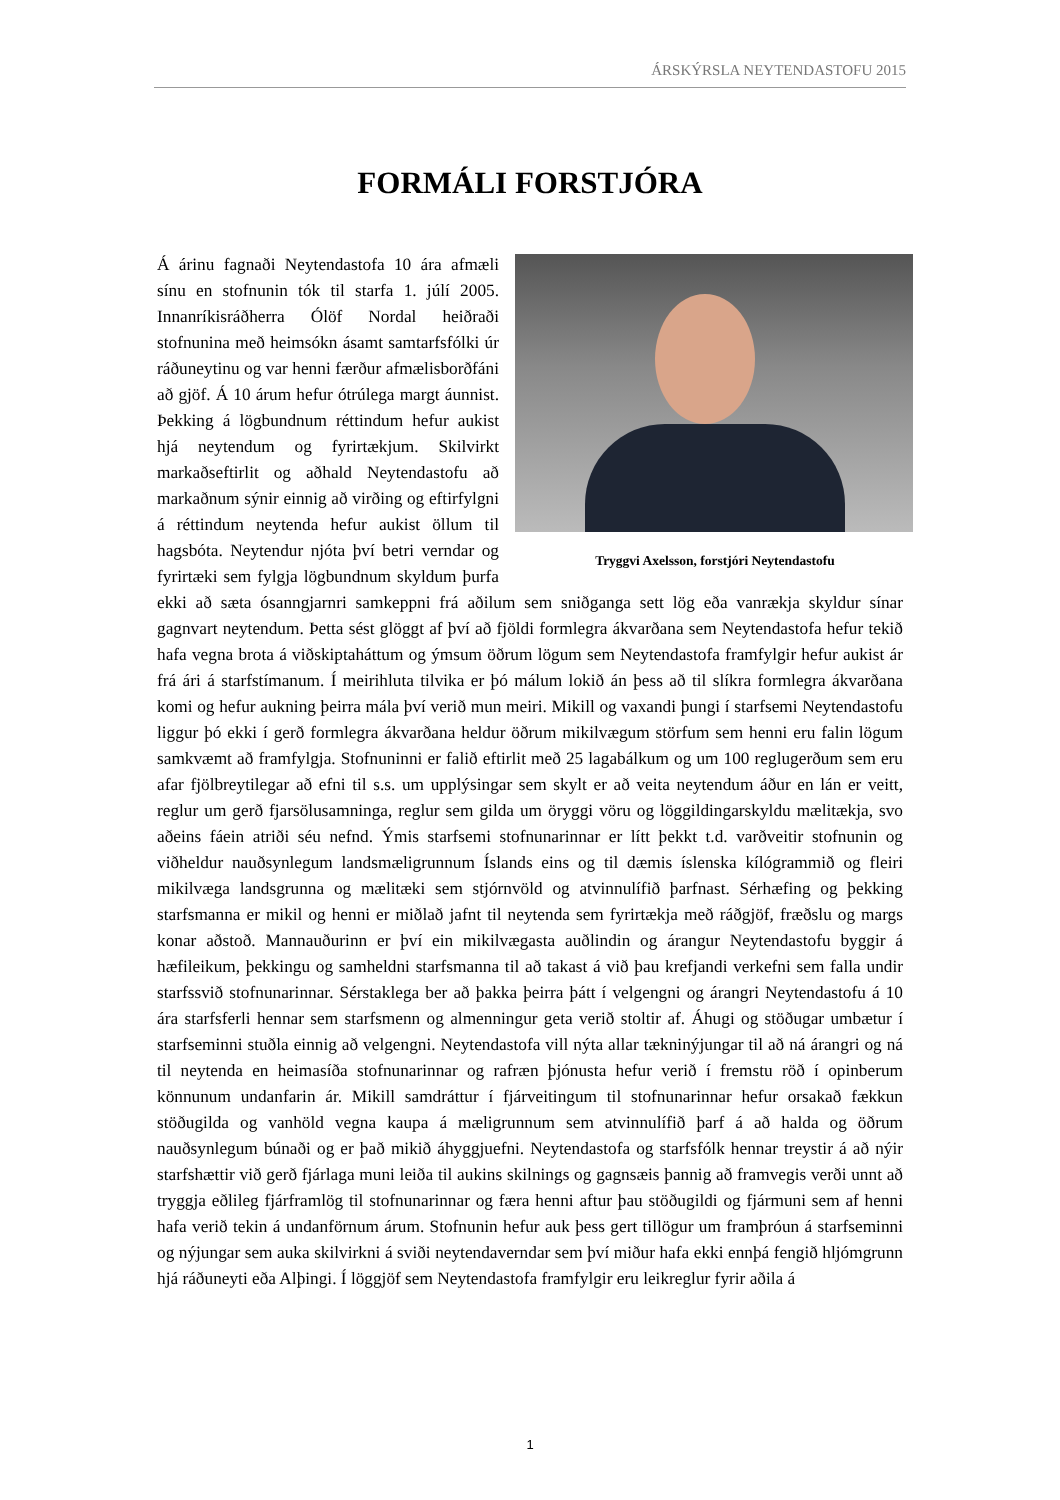ÁRSKÝRSLA NEYTENDASTOFU 2015
FORMÁLI FORSTJÓRA
Tryggvi Axelsson, forstjóri Neytendastofu
Á árinu fagnaði Neytendastofa 10 ára afmæli sínu en stofnunin tók til starfa 1. júlí 2005. Innanríkisráðherra Ólöf Nordal heiðraði stofnunina með heimsókn ásamt samtarfsfólki úr ráðuneytinu og var henni færður afmælisborðfáni að gjöf. Á 10 árum hefur ótrúlega margt áunnist. Þekking á lögbundnum réttindum hefur aukist hjá neytendum og fyrirtækjum. Skilvirkt markaðseftirlit og aðhald Neytendastofu að markaðnum sýnir einnig að virðing og eftirfylgni á réttindum neytenda hefur aukist öllum til hagsbóta. Neytendur njóta því betri verndar og fyrirtæki sem fylgja lögbundnum skyldum þurfa ekki að sæta ósanngjarnri samkeppni frá aðilum sem sniðganga sett lög eða vanrækja skyldur sínar gagnvart neytendum. Þetta sést glöggt af því að fjöldi formlegra ákvarðana sem Neytendastofa hefur tekið hafa vegna brota á viðskiptaháttum og ýmsum öðrum lögum sem Neytendastofa framfylgir hefur aukist ár frá ári á starfstímanum. Í meirihluta tilvika er þó málum lokið án þess að til slíkra formlegra ákvarðana komi og hefur aukning þeirra mála því verið mun meiri. Mikill og vaxandi þungi í starfsemi Neytendastofu liggur þó ekki í gerð formlegra ákvarðana heldur öðrum mikilvægum störfum sem henni eru falin lögum samkvæmt að framfylgja. Stofnuninni er falið eftirlit með 25 lagabálkum og um 100 reglugerðum sem eru afar fjölbreytilegar að efni til s.s. um upplýsingar sem skylt er að veita neytendum áður en lán er veitt, reglur um gerð fjarsölusamninga, reglur sem gilda um öryggi vöru og löggildingarskyldu mælitækja, svo aðeins fáein atriði séu nefnd. Ýmis starfsemi stofnunarinnar er lítt þekkt t.d. varðveitir stofnunin og viðheldur nauðsynlegum landsmæligrunnum Íslands eins og til dæmis íslenska kílógrammið og fleiri mikilvæga landsgrunna og mælitæki sem stjórnvöld og atvinnulífið þarfnast. Sérhæfing og þekking starfsmanna er mikil og henni er miðlað jafnt til neytenda sem fyrirtækja með ráðgjöf, fræðslu og margs konar aðstoð. Mannauðurinn er því ein mikilvægasta auðlindin og árangur Neytendastofu byggir á hæfileikum, þekkingu og samheldni starfsmanna til að takast á við þau krefjandi verkefni sem falla undir starfssvið stofnunarinnar. Sérstaklega ber að þakka þeirra þátt í velgengni og árangri Neytendastofu á 10 ára starfsferli hennar sem starfsmenn og almenningur geta verið stoltir af. Áhugi og stöðugar umbætur í starfseminni stuðla einnig að velgengni. Neytendastofa vill nýta allar tækninýjungar til að ná árangri og ná til neytenda en heimasíða stofnunarinnar og rafræn þjónusta hefur verið í fremstu röð í opinberum könnunum undanfarin ár. Mikill samdráttur í fjárveitingum til stofnunarinnar hefur orsakað fækkun stöðugilda og vanhöld vegna kaupa á mæligrunnum sem atvinnulífið þarf á að halda og öðrum nauðsynlegum búnaði og er það mikið áhyggjuefni. Neytendastofa og starfsfólk hennar treystir á að nýir starfshættir við gerð fjárlaga muni leiða til aukins skilnings og gagnsæis þannig að framvegis verði unnt að tryggja eðlileg fjárframlög til stofnunarinnar og færa henni aftur þau stöðugildi og fjármuni sem af henni hafa verið tekin á undanförnum árum. Stofnunin hefur auk þess gert tillögur um framþróun á starfseminni og nýjungar sem auka skilvirkni á sviði neytendaverndar sem því miður hafa ekki ennþá fengið hljómgrunn hjá ráðuneyti eða Alþingi. Í löggjöf sem Neytendastofa framfylgir eru leikreglur fyrir aðila á
1